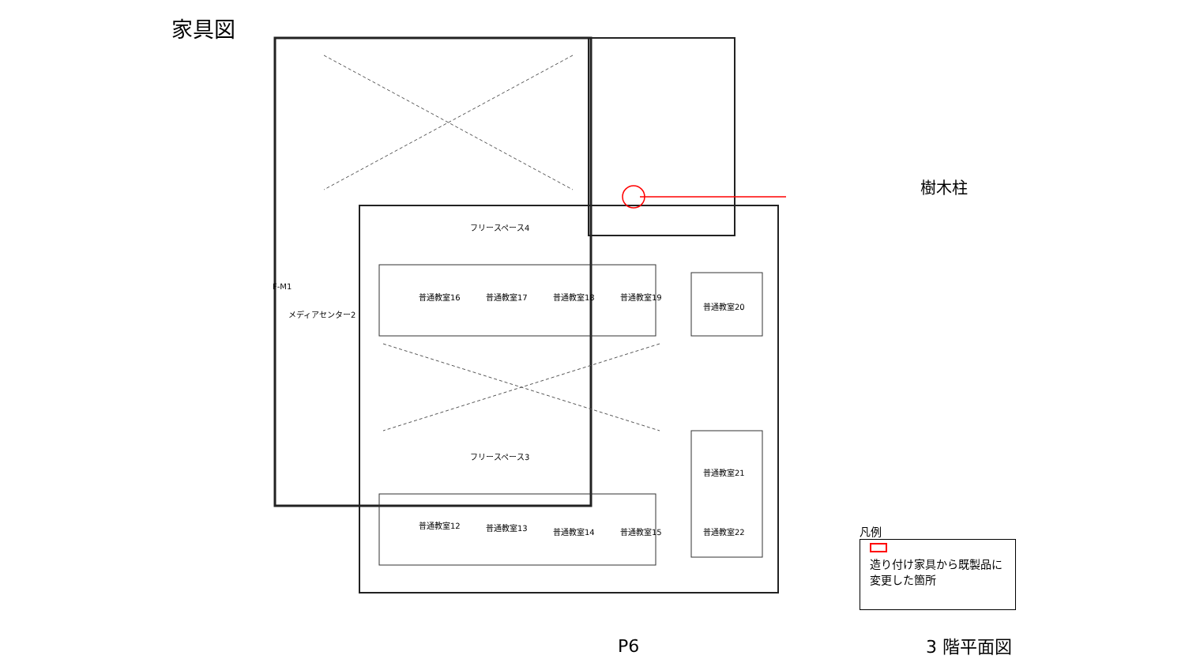家具図
普通教室16 普通教室17 普通教室18 普通教室19
普通教室20
普通教室12 普通教室13 普通教室14 普通教室15
普通教室21
普通教室22
フリースペース4
フリースペース3
メディアセンター2
F-M1
樹木柱
凡例
造り付け家具から既製品に変更した箇所
P6 3 階平面図